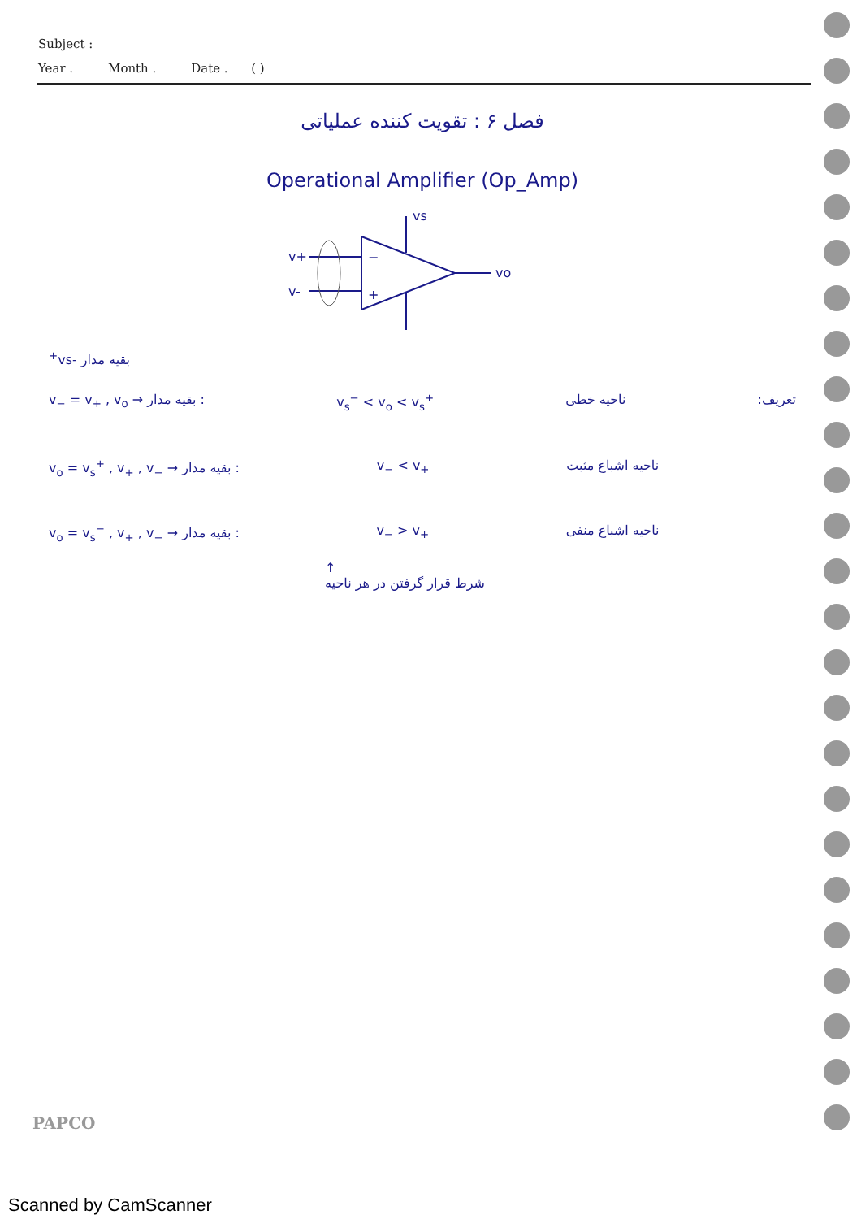Subject :
Year . Month . Date . ( )
فصل ۶ : تقویت کننده عملیاتی
Operational Amplifier (Op_Amp)
v+
v-
−
+
vo
vs+
vs-
بقیه مدار
v<sub>−</sub> = v<sub>+</sub> , v<sub>o</sub> → بقیه مدار : v<sub>s</sub><sup>−</sup> < v<sub>o</sub> < v<sub>s</sub><sup>+</sup> ناحیه خطی تعریف:
v<sub>o</sub> = v<sub>s</sub><sup>+</sup> , v<sub>+</sub> , v<sub>−</sub> → بقیه مدار : v<sub>−</sub> < v<sub>+</sub> ناحیه اشباع مثبت
v<sub>o</sub> = v<sub>s</sub><sup>−</sup> , v<sub>+</sub> , v<sub>−</sub> → بقیه مدار : v<sub>−</sub> > v<sub>+</sub> ناحیه اشباع منفی
↑
شرط قرار گرفتن در هر ناحیه
PAPCO
Scanned by CamScanner